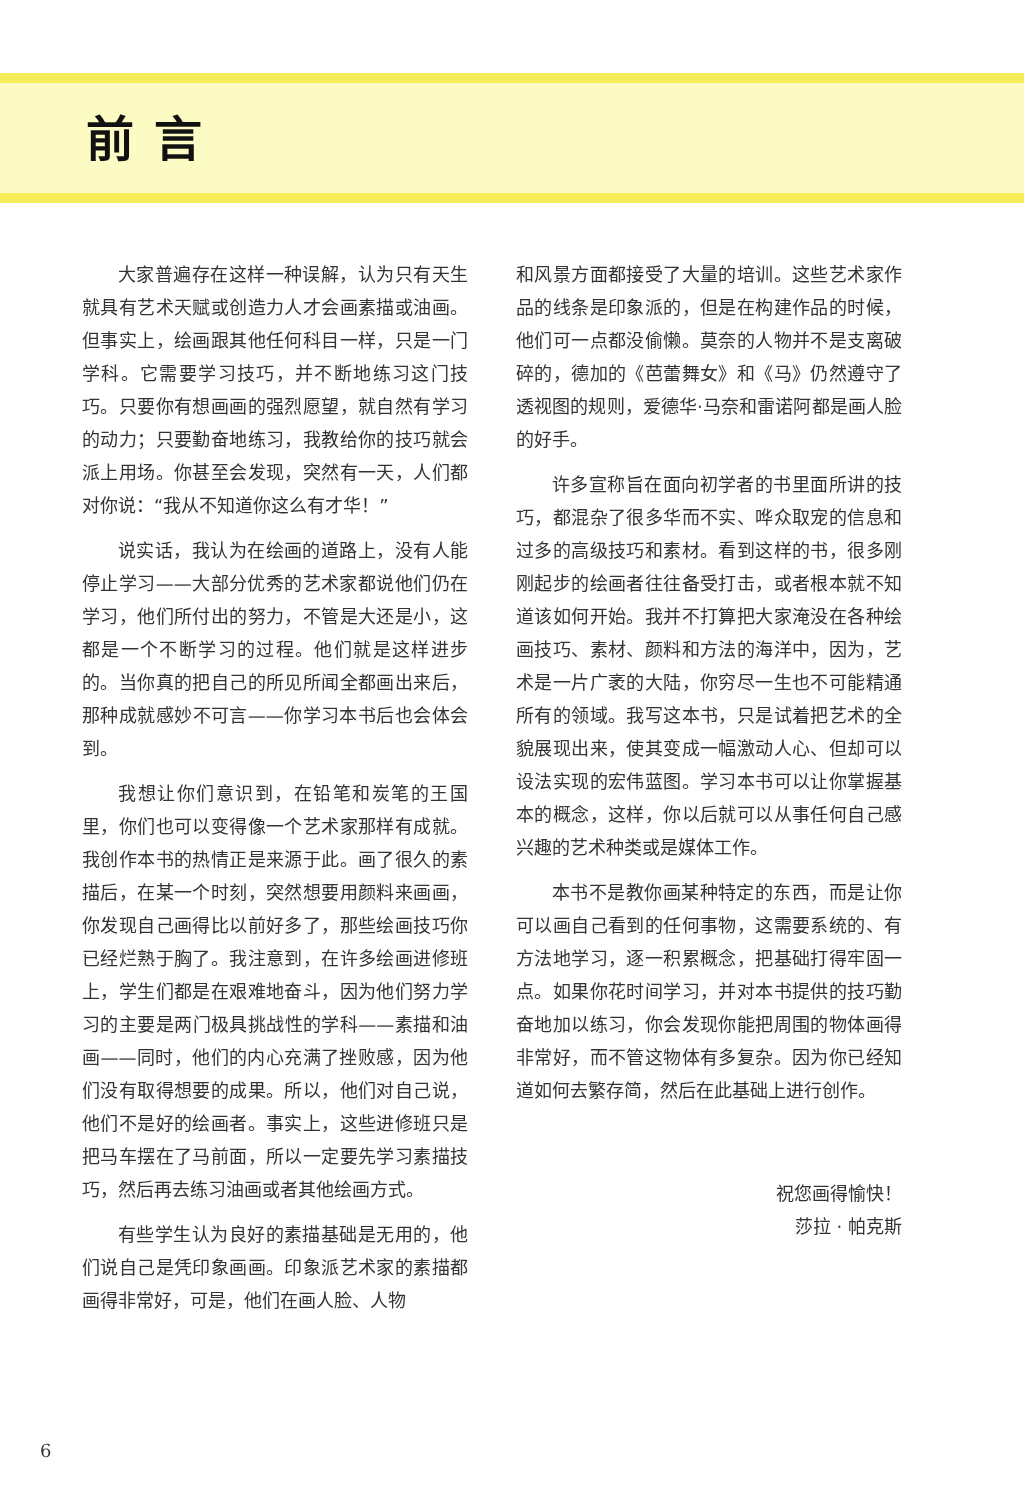前言
大家普遍存在这样一种误解，认为只有天生就具有艺术天赋或创造力人才会画素描或油画。但事实上，绘画跟其他任何科目一样，只是一门学科。它需要学习技巧，并不断地练习这门技巧。只要你有想画画的强烈愿望，就自然有学习的动力；只要勤奋地练习，我教给你的技巧就会派上用场。你甚至会发现，突然有一天，人们都对你说：“我从不知道你这么有才华！”
说实话，我认为在绘画的道路上，没有人能停止学习——大部分优秀的艺术家都说他们仍在学习，他们所付出的努力，不管是大还是小，这都是一个不断学习的过程。他们就是这样进步的。当你真的把自己的所见所闻全都画出来后，那种成就感妙不可言——你学习本书后也会体会到。
我想让你们意识到，在铅笔和炭笔的王国里，你们也可以变得像一个艺术家那样有成就。我创作本书的热情正是来源于此。画了很久的素描后，在某一个时刻，突然想要用颜料来画画，你发现自己画得比以前好多了，那些绘画技巧你已经烂熟于胸了。我注意到，在许多绘画进修班上，学生们都是在艰难地奋斗，因为他们努力学习的主要是两门极具挑战性的学科——素描和油画——同时，他们的内心充满了挫败感，因为他们没有取得想要的成果。所以，他们对自己说，他们不是好的绘画者。事实上，这些进修班只是把马车摆在了马前面，所以一定要先学习素描技巧，然后再去练习油画或者其他绘画方式。
有些学生认为良好的素描基础是无用的，他们说自己是凭印象画画。印象派艺术家的素描都画得非常好，可是，他们在画人脸、人物
和风景方面都接受了大量的培训。这些艺术家作品的线条是印象派的，但是在构建作品的时候，他们可一点都没偷懒。莫奈的人物并不是支离破碎的，德加的《芭蕾舞女》和《马》仍然遵守了透视图的规则，爱德华·马奈和雷诺阿都是画人脸的好手。
许多宣称旨在面向初学者的书里面所讲的技巧，都混杂了很多华而不实、哗众取宠的信息和过多的高级技巧和素材。看到这样的书，很多刚刚起步的绘画者往往备受打击，或者根本就不知道该如何开始。我并不打算把大家淹没在各种绘画技巧、素材、颜料和方法的海洋中，因为，艺术是一片广袤的大陆，你穷尽一生也不可能精通所有的领域。我写这本书，只是试着把艺术的全貌展现出来，使其变成一幅激动人心、但却可以设法实现的宏伟蓝图。学习本书可以让你掌握基本的概念，这样，你以后就可以从事任何自己感兴趣的艺术种类或是媒体工作。
本书不是教你画某种特定的东西，而是让你可以画自己看到的任何事物，这需要系统的、有方法地学习，逐一积累概念，把基础打得牢固一点。如果你花时间学习，并对本书提供的技巧勤奋地加以练习，你会发现你能把周围的物体画得非常好，而不管这物体有多复杂。因为你已经知道如何去繁存简，然后在此基础上进行创作。
祝您画得愉快！
莎拉 · 帕克斯
6